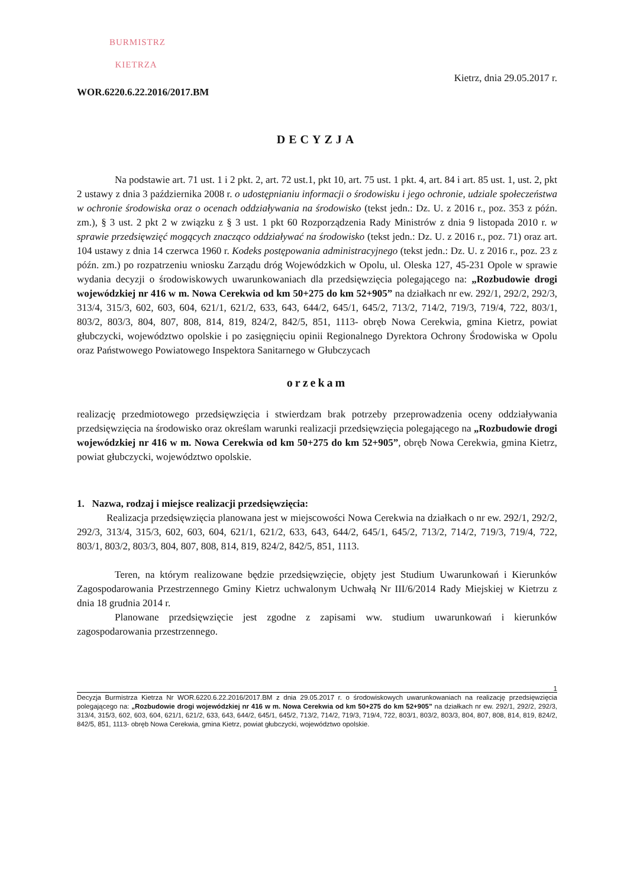BURMISTRZ
KIETRZA
Kietrz, dnia 29.05.2017 r.
WOR.6220.6.22.2016/2017.BM
DECYZJA
Na podstawie art. 71 ust. 1 i 2 pkt. 2, art. 72 ust.1, pkt 10, art. 75 ust. 1 pkt. 4, art. 84 i art. 85 ust. 1, ust. 2, pkt 2 ustawy z dnia 3 października 2008 r. o udostępnianiu informacji o środowisku i jego ochronie, udziale społeczeństwa w ochronie środowiska oraz o ocenach oddziaływania na środowisko (tekst jedn.: Dz. U. z 2016 r., poz. 353 z późn. zm.), § 3 ust. 2 pkt 2 w związku z § 3 ust. 1 pkt 60 Rozporządzenia Rady Ministrów z dnia 9 listopada 2010 r. w sprawie przedsięwzięć mogących znacząco oddziaływać na środowisko (tekst jedn.: Dz. U. z 2016 r., poz. 71) oraz art. 104 ustawy z dnia 14 czerwca 1960 r. Kodeks postępowania administracyjnego (tekst jedn.: Dz. U. z 2016 r., poz. 23 z późn. zm.) po rozpatrzeniu wniosku Zarządu dróg Wojewódzkich w Opolu, ul. Oleska 127, 45-231 Opole w sprawie wydania decyzji o środowiskowych uwarunkowaniach dla przedsięwzięcia polegającego na: „Rozbudowie drogi wojewódzkiej nr 416 w m. Nowa Cerekwia od km 50+275 do km 52+905” na działkach nr ew. 292/1, 292/2, 292/3, 313/4, 315/3, 602, 603, 604, 621/1, 621/2, 633, 643, 644/2, 645/1, 645/2, 713/2, 714/2, 719/3, 719/4, 722, 803/1, 803/2, 803/3, 804, 807, 808, 814, 819, 824/2, 842/5, 851, 1113- obręb Nowa Cerekwia, gmina Kietrz, powiat głubczycki, województwo opolskie i po zasięgnięciu opinii Regionalnego Dyrektora Ochrony Środowiska w Opolu oraz Państwowego Powiatowego Inspektora Sanitarnego w Głubczycach
orzekam
realizację przedmiotowego przedsięwzięcia i stwierdzam brak potrzeby przeprowadzenia oceny oddziaływania przedsięwzięcia na środowisko oraz określam warunki realizacji przedsięwzięcia polegającego na „Rozbudowie drogi wojewódzkiej nr 416 w m. Nowa Cerekwia od km 50+275 do km 52+905”, obręb Nowa Cerekwia, gmina Kietrz, powiat głubczycki, województwo opolskie.
1. Nazwa, rodzaj i miejsce realizacji przedsięwzięcia:
Realizacja przedsięwzięcia planowana jest w miejscowości Nowa Cerekwia na działkach o nr ew. 292/1, 292/2, 292/3, 313/4, 315/3, 602, 603, 604, 621/1, 621/2, 633, 643, 644/2, 645/1, 645/2, 713/2, 714/2, 719/3, 719/4, 722, 803/1, 803/2, 803/3, 804, 807, 808, 814, 819, 824/2, 842/5, 851, 1113.
Teren, na którym realizowane będzie przedsięwzięcie, objęty jest Studium Uwarunkowań i Kierunków Zagospodarowania Przestrzennego Gminy Kietrz uchwalonym Uchwałą Nr III/6/2014 Rady Miejskiej w Kietrzu z dnia 18 grudnia 2014 r.
Planowane przedsięwzięcie jest zgodne z zapisami ww. studium uwarunkowań i kierunków zagospodarowania przestrzennego.
1
Decyzja Burmistrza Kietrza Nr WOR.6220.6.22.2016/2017.BM z dnia 29.05.2017 r. o środowiskowych uwarunkowaniach na realizację przedsięwzięcia polegającego na: „Rozbudowie drogi wojewódzkiej nr 416 w m. Nowa Cerekwia od km 50+275 do km 52+905” na działkach nr ew. 292/1, 292/2, 292/3, 313/4, 315/3, 602, 603, 604, 621/1, 621/2, 633, 643, 644/2, 645/1, 645/2, 713/2, 714/2, 719/3, 719/4, 722, 803/1, 803/2, 803/3, 804, 807, 808, 814, 819, 824/2, 842/5, 851, 1113- obręb Nowa Cerekwia, gmina Kietrz, powiat głubczycki, województwo opolskie.